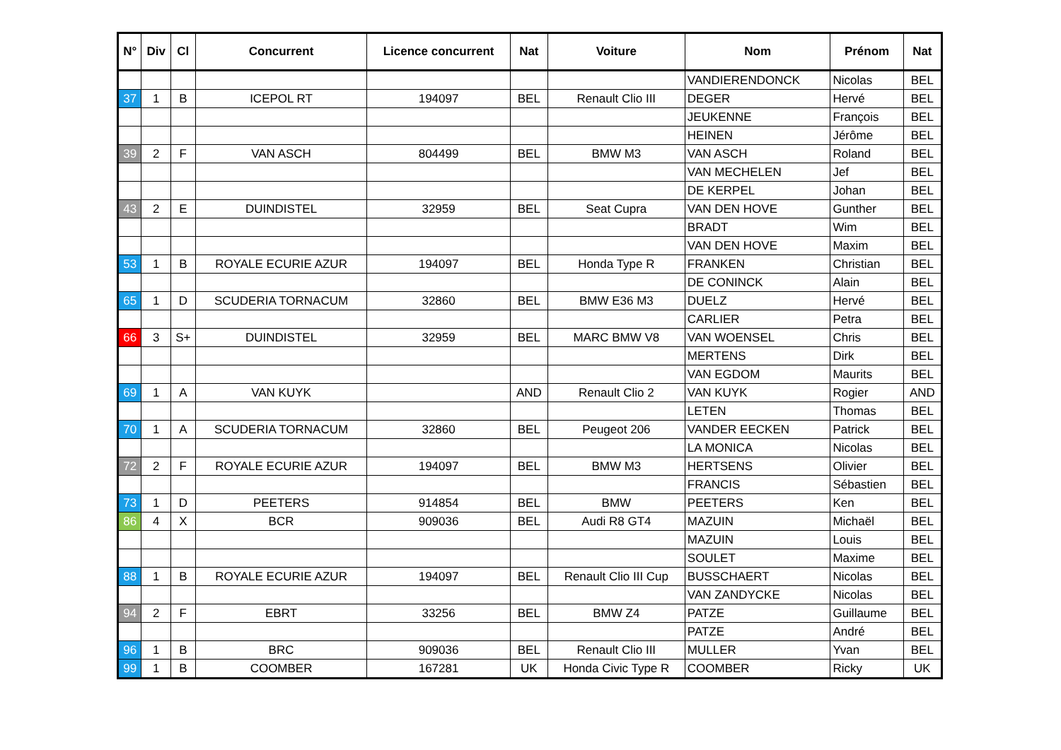| N° | Div | Cl | Concurrent | Licence concurrent | Nat | Voiture | Nom | Prénom | Nat |
| --- | --- | --- | --- | --- | --- | --- | --- | --- | --- |
| | | | | | | | VANDIERENDONCK | Nicolas | BEL |
| 37 | 1 | B | ICEPOL RT | 194097 | BEL | Renault Clio III | DEGER | Hervé | BEL |
| | | | | | | | JEUKENNE | François | BEL |
| | | | | | | | HEINEN | Jérôme | BEL |
| 39 | 2 | F | VAN ASCH | 804499 | BEL | BMW M3 | VAN ASCH | Roland | BEL |
| | | | | | | | VAN MECHELEN | Jef | BEL |
| | | | | | | | DE KERPEL | Johan | BEL |
| 43 | 2 | E | DUINDISTEL | 32959 | BEL | Seat Cupra | VAN DEN HOVE | Gunther | BEL |
| | | | | | | | BRADT | Wim | BEL |
| | | | | | | | VAN DEN HOVE | Maxim | BEL |
| 53 | 1 | B | ROYALE ECURIE AZUR | 194097 | BEL | Honda Type R | FRANKEN | Christian | BEL |
| | | | | | | | DE CONINCK | Alain | BEL |
| 65 | 1 | D | SCUDERIA TORNACUM | 32860 | BEL | BMW E36 M3 | DUELZ | Hervé | BEL |
| | | | | | | | CARLIER | Petra | BEL |
| 66 | 3 | S+ | DUINDISTEL | 32959 | BEL | MARC BMW V8 | VAN WOENSEL | Chris | BEL |
| | | | | | | | MERTENS | Dirk | BEL |
| | | | | | | | VAN EGDOM | Maurits | BEL |
| 69 | 1 | A | VAN KUYK | | AND | Renault Clio 2 | VAN KUYK | Rogier | AND |
| | | | | | | | LETEN | Thomas | BEL |
| 70 | 1 | A | SCUDERIA TORNACUM | 32860 | BEL | Peugeot 206 | VANDER EECKEN | Patrick | BEL |
| | | | | | | | LA MONICA | Nicolas | BEL |
| 72 | 2 | F | ROYALE ECURIE AZUR | 194097 | BEL | BMW M3 | HERTSENS | Olivier | BEL |
| | | | | | | | FRANCIS | Sébastien | BEL |
| 73 | 1 | D | PEETERS | 914854 | BEL | BMW | PEETERS | Ken | BEL |
| 86 | 4 | X | BCR | 909036 | BEL | Audi R8 GT4 | MAZUIN | Michaël | BEL |
| | | | | | | | MAZUIN | Louis | BEL |
| | | | | | | | SOULET | Maxime | BEL |
| 88 | 1 | B | ROYALE ECURIE AZUR | 194097 | BEL | Renault Clio III Cup | BUSSCHAERT | Nicolas | BEL |
| | | | | | | | VAN ZANDYCKE | Nicolas | BEL |
| 94 | 2 | F | EBRT | 33256 | BEL | BMW Z4 | PATZE | Guillaume | BEL |
| | | | | | | | PATZE | André | BEL |
| 96 | 1 | B | BRC | 909036 | BEL | Renault Clio III | MULLER | Yvan | BEL |
| 99 | 1 | B | COOMBER | 167281 | UK | Honda Civic Type R | COOMBER | Ricky | UK |